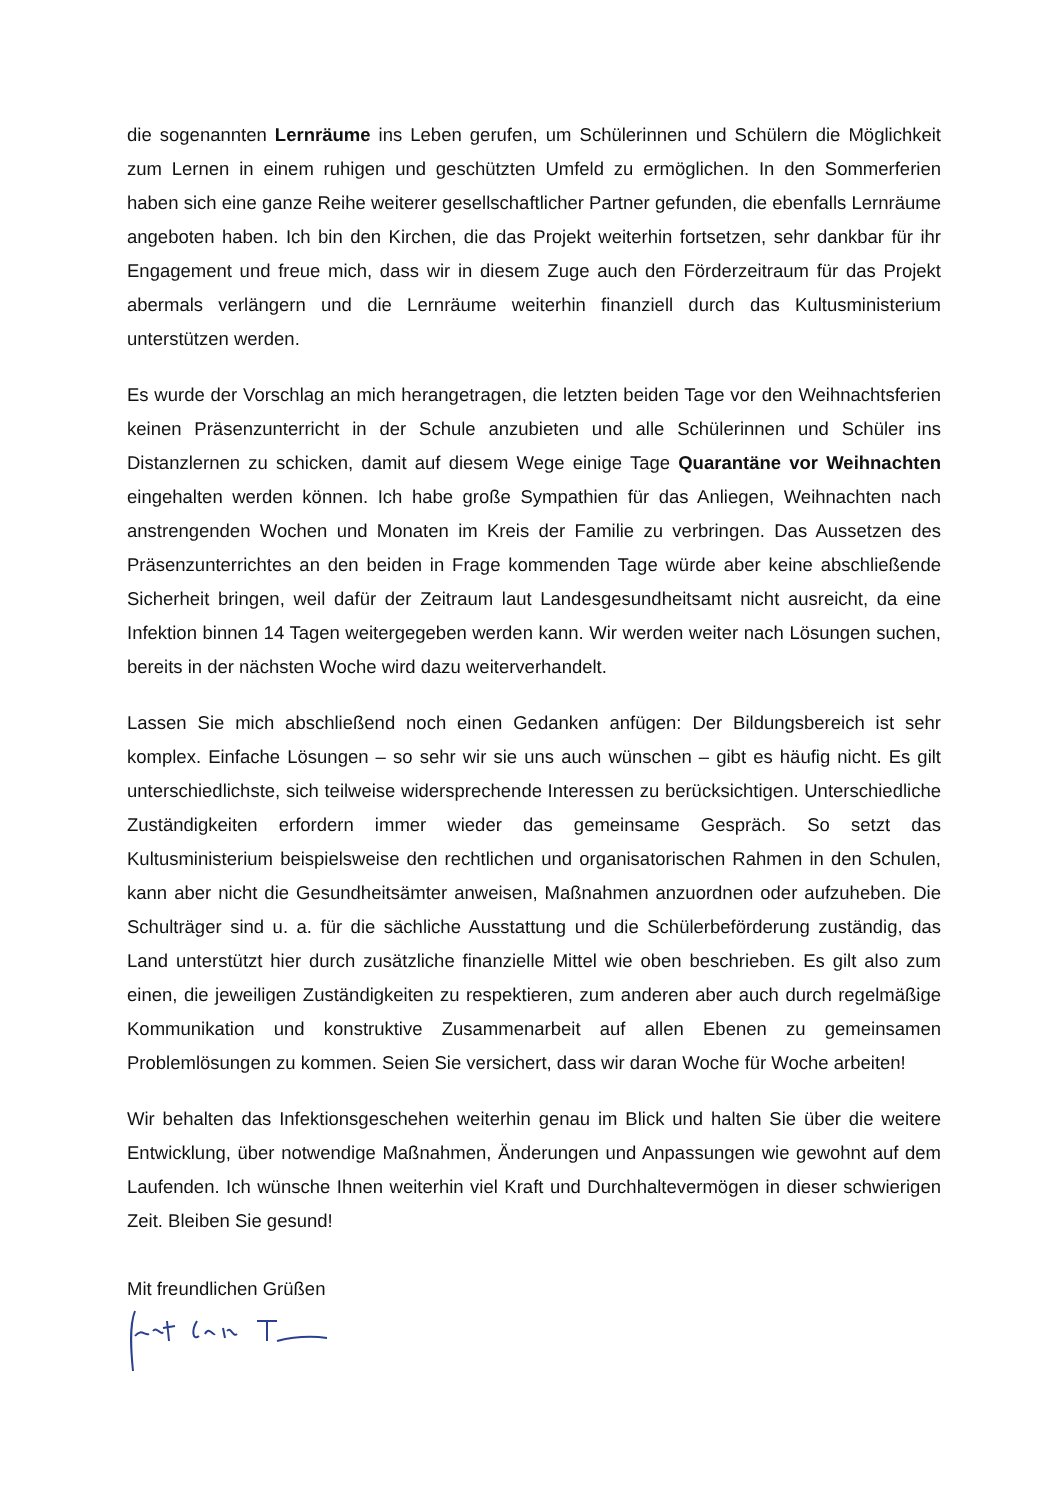die sogenannten Lernräume ins Leben gerufen, um Schülerinnen und Schülern die Möglichkeit zum Lernen in einem ruhigen und geschützten Umfeld zu ermöglichen. In den Sommerferien haben sich eine ganze Reihe weiterer gesellschaftlicher Partner gefunden, die ebenfalls Lernräume angeboten haben. Ich bin den Kirchen, die das Projekt weiterhin fortsetzen, sehr dankbar für ihr Engagement und freue mich, dass wir in diesem Zuge auch den Förderzeitraum für das Projekt abermals verlängern und die Lernräume weiterhin finanziell durch das Kultusministerium unterstützen werden.
Es wurde der Vorschlag an mich herangetragen, die letzten beiden Tage vor den Weihnachtsferien keinen Präsenzunterricht in der Schule anzubieten und alle Schülerinnen und Schüler ins Distanzlernen zu schicken, damit auf diesem Wege einige Tage Quarantäne vor Weihnachten eingehalten werden können. Ich habe große Sympathien für das Anliegen, Weihnachten nach anstrengenden Wochen und Monaten im Kreis der Familie zu verbringen. Das Aussetzen des Präsenzunterrichtes an den beiden in Frage kommenden Tage würde aber keine abschließende Sicherheit bringen, weil dafür der Zeitraum laut Landesgesundheitsamt nicht ausreicht, da eine Infektion binnen 14 Tagen weitergegeben werden kann. Wir werden weiter nach Lösungen suchen, bereits in der nächsten Woche wird dazu weiterverhandelt.
Lassen Sie mich abschließend noch einen Gedanken anfügen: Der Bildungsbereich ist sehr komplex. Einfache Lösungen – so sehr wir sie uns auch wünschen – gibt es häufig nicht. Es gilt unterschiedlichste, sich teilweise widersprechende Interessen zu berücksichtigen. Unterschiedliche Zuständigkeiten erfordern immer wieder das gemeinsame Gespräch. So setzt das Kultusministerium beispielsweise den rechtlichen und organisatorischen Rahmen in den Schulen, kann aber nicht die Gesundheitsämter anweisen, Maßnahmen anzuordnen oder aufzuheben. Die Schulträger sind u. a. für die sächliche Ausstattung und die Schülerbeförderung zuständig, das Land unterstützt hier durch zusätzliche finanzielle Mittel wie oben beschrieben. Es gilt also zum einen, die jeweiligen Zuständigkeiten zu respektieren, zum anderen aber auch durch regelmäßige Kommunikation und konstruktive Zusammenarbeit auf allen Ebenen zu gemeinsamen Problemlösungen zu kommen. Seien Sie versichert, dass wir daran Woche für Woche arbeiten!
Wir behalten das Infektionsgeschehen weiterhin genau im Blick und halten Sie über die weitere Entwicklung, über notwendige Maßnahmen, Änderungen und Anpassungen wie gewohnt auf dem Laufenden. Ich wünsche Ihnen weiterhin viel Kraft und Durchhaltevermögen in dieser schwierigen Zeit. Bleiben Sie gesund!
Mit freundlichen Grüßen